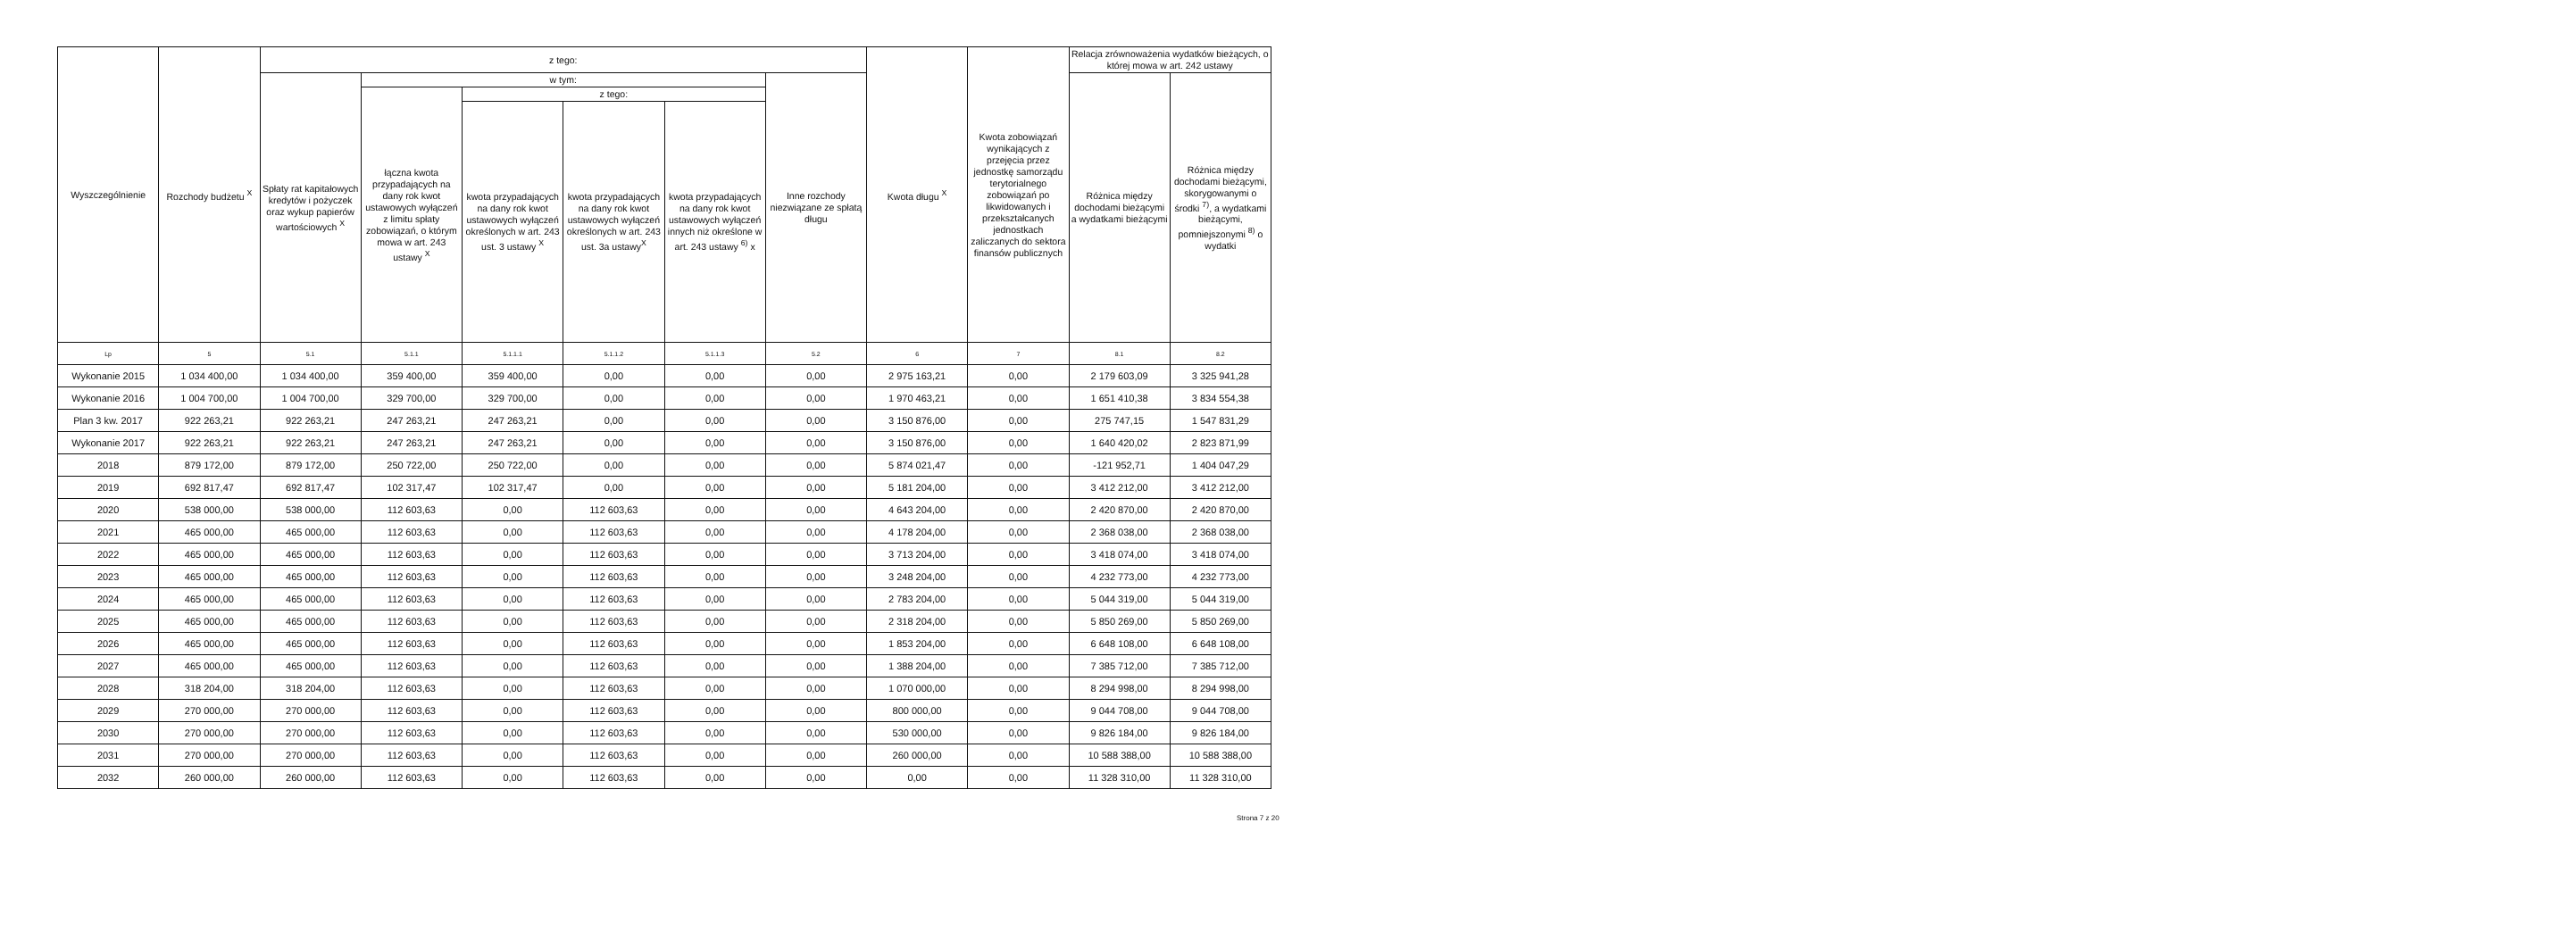| Wyszczególnienie | Rozchody budżetu <sup>X</sup> | z tego: | | | | | | Kwota długu <sup>X</sup> | Kwota zobowiązań wynikających z przejęcia przez jednostkę samorządu terytorialnego zobowiązań po likwidowanych i przekształcanych jednostkach zaliczanych do sektora finansów publicznych | Relacja zrównoważenia wydatków bieżących, o której mowa w art. 242 ustawy | |
| --- | --- | --- | --- | --- | --- | --- | --- | --- | --- | --- | --- |
| | | Spłaty rat kapitałowych kredytów i pożyczek oraz wykup papierów wartościowych <sup>X</sup> | w tym: | | | | Inne rozchody niezwiązane ze spłatą długu | | | Różnica między dochodami bieżącymi a wydatkami bieżącymi | Różnica między dochodami bieżącymi, skorygowanymi o środki <sup>7)</sup>, a wydatkami bieżącymi, pomniejszonymi <sup>8)</sup> o wydatki |
| | | | łączna kwota przypadających na dany rok kwot ustawowych wyłączeń z limitu spłaty zobowiązań, o którym mowa w art. 243 ustawy <sup>X</sup> | z tego: | | | | | | | |
| | | | | kwota przypadających na dany rok kwot ustawowych wyłączeń określonych w art. 243 ust. 3 ustawy <sup>X</sup> | kwota przypadających na dany rok kwot ustawowych wyłączeń określonych w art. 243 ust. 3a ustawy<sup>X</sup> | kwota przypadających na dany rok kwot ustawowych wyłączeń innych niż określone w art. 243 ustawy <sup>6)</sup> x | | | | | |
| Lp | 5 | 5.1 | 5.1.1 | 5.1.1.1 | 5.1.1.2 | 5.1.1.3 | 5.2 | 6 | 7 | 8.1 | 8.2 |
| Wykonanie 2015 | 1 034 400,00 | 1 034 400,00 | 359 400,00 | 359 400,00 | 0,00 | 0,00 | 0,00 | 2 975 163,21 | 0,00 | 2 179 603,09 | 3 325 941,28 |
| Wykonanie 2016 | 1 004 700,00 | 1 004 700,00 | 329 700,00 | 329 700,00 | 0,00 | 0,00 | 0,00 | 1 970 463,21 | 0,00 | 1 651 410,38 | 3 834 554,38 |
| Plan 3 kw. 2017 | 922 263,21 | 922 263,21 | 247 263,21 | 247 263,21 | 0,00 | 0,00 | 0,00 | 3 150 876,00 | 0,00 | 275 747,15 | 1 547 831,29 |
| Wykonanie 2017 | 922 263,21 | 922 263,21 | 247 263,21 | 247 263,21 | 0,00 | 0,00 | 0,00 | 3 150 876,00 | 0,00 | 1 640 420,02 | 2 823 871,99 |
| 2018 | 879 172,00 | 879 172,00 | 250 722,00 | 250 722,00 | 0,00 | 0,00 | 0,00 | 5 874 021,47 | 0,00 | -121 952,71 | 1 404 047,29 |
| 2019 | 692 817,47 | 692 817,47 | 102 317,47 | 102 317,47 | 0,00 | 0,00 | 0,00 | 5 181 204,00 | 0,00 | 3 412 212,00 | 3 412 212,00 |
| 2020 | 538 000,00 | 538 000,00 | 112 603,63 | 0,00 | 112 603,63 | 0,00 | 0,00 | 4 643 204,00 | 0,00 | 2 420 870,00 | 2 420 870,00 |
| 2021 | 465 000,00 | 465 000,00 | 112 603,63 | 0,00 | 112 603,63 | 0,00 | 0,00 | 4 178 204,00 | 0,00 | 2 368 038,00 | 2 368 038,00 |
| 2022 | 465 000,00 | 465 000,00 | 112 603,63 | 0,00 | 112 603,63 | 0,00 | 0,00 | 3 713 204,00 | 0,00 | 3 418 074,00 | 3 418 074,00 |
| 2023 | 465 000,00 | 465 000,00 | 112 603,63 | 0,00 | 112 603,63 | 0,00 | 0,00 | 3 248 204,00 | 0,00 | 4 232 773,00 | 4 232 773,00 |
| 2024 | 465 000,00 | 465 000,00 | 112 603,63 | 0,00 | 112 603,63 | 0,00 | 0,00 | 2 783 204,00 | 0,00 | 5 044 319,00 | 5 044 319,00 |
| 2025 | 465 000,00 | 465 000,00 | 112 603,63 | 0,00 | 112 603,63 | 0,00 | 0,00 | 2 318 204,00 | 0,00 | 5 850 269,00 | 5 850 269,00 |
| 2026 | 465 000,00 | 465 000,00 | 112 603,63 | 0,00 | 112 603,63 | 0,00 | 0,00 | 1 853 204,00 | 0,00 | 6 648 108,00 | 6 648 108,00 |
| 2027 | 465 000,00 | 465 000,00 | 112 603,63 | 0,00 | 112 603,63 | 0,00 | 0,00 | 1 388 204,00 | 0,00 | 7 385 712,00 | 7 385 712,00 |
| 2028 | 318 204,00 | 318 204,00 | 112 603,63 | 0,00 | 112 603,63 | 0,00 | 0,00 | 1 070 000,00 | 0,00 | 8 294 998,00 | 8 294 998,00 |
| 2029 | 270 000,00 | 270 000,00 | 112 603,63 | 0,00 | 112 603,63 | 0,00 | 0,00 | 800 000,00 | 0,00 | 9 044 708,00 | 9 044 708,00 |
| 2030 | 270 000,00 | 270 000,00 | 112 603,63 | 0,00 | 112 603,63 | 0,00 | 0,00 | 530 000,00 | 0,00 | 9 826 184,00 | 9 826 184,00 |
| 2031 | 270 000,00 | 270 000,00 | 112 603,63 | 0,00 | 112 603,63 | 0,00 | 0,00 | 260 000,00 | 0,00 | 10 588 388,00 | 10 588 388,00 |
| 2032 | 260 000,00 | 260 000,00 | 112 603,63 | 0,00 | 112 603,63 | 0,00 | 0,00 | 0,00 | 0,00 | 11 328 310,00 | 11 328 310,00 |
Strona 7 z 20